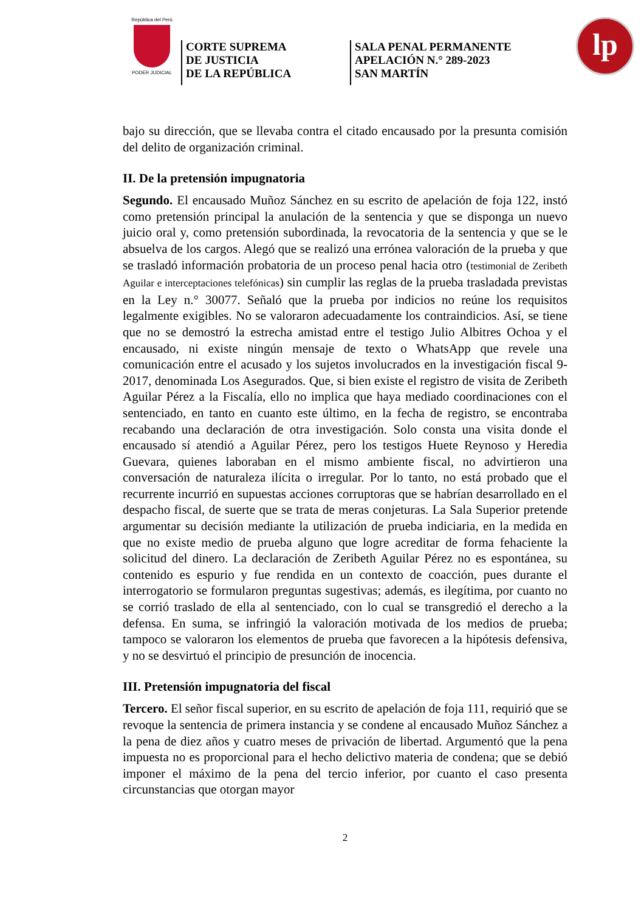República del Perú
PODER JUDICIAL
CORTE SUPREMA
DE JUSTICIA
DE LA REPÚBLICA
SALA PENAL PERMANENTE
APELACIÓN N.° 289-2023
SAN MARTÍN
lp
bajo su dirección, que se llevaba contra el citado encausado por la presunta comisión del delito de organización criminal.
II. De la pretensión impugnatoria
Segundo. El encausado Muñoz Sánchez en su escrito de apelación de foja 122, instó como pretensión principal la anulación de la sentencia y que se disponga un nuevo juicio oral y, como pretensión subordinada, la revocatoria de la sentencia y que se le absuelva de los cargos. Alegó que se realizó una errónea valoración de la prueba y que se trasladó información probatoria de un proceso penal hacia otro (testimonial de Zeribeth Aguilar e interceptaciones telefónicas) sin cumplir las reglas de la prueba trasladada previstas en la Ley n.° 30077. Señaló que la prueba por indicios no reúne los requisitos legalmente exigibles. No se valoraron adecuadamente los contraindicios. Así, se tiene que no se demostró la estrecha amistad entre el testigo Julio Albitres Ochoa y el encausado, ni existe ningún mensaje de texto o WhatsApp que revele una comunicación entre el acusado y los sujetos involucrados en la investigación fiscal 9-2017, denominada Los Asegurados. Que, si bien existe el registro de visita de Zeribeth Aguilar Pérez a la Fiscalía, ello no implica que haya mediado coordinaciones con el sentenciado, en tanto en cuanto este último, en la fecha de registro, se encontraba recabando una declaración de otra investigación. Solo consta una visita donde el encausado sí atendió a Aguilar Pérez, pero los testigos Huete Reynoso y Heredia Guevara, quienes laboraban en el mismo ambiente fiscal, no advirtieron una conversación de naturaleza ilícita o irregular. Por lo tanto, no está probado que el recurrente incurrió en supuestas acciones corruptoras que se habrían desarrollado en el despacho fiscal, de suerte que se trata de meras conjeturas. La Sala Superior pretende argumentar su decisión mediante la utilización de prueba indiciaria, en la medida en que no existe medio de prueba alguno que logre acreditar de forma fehaciente la solicitud del dinero. La declaración de Zeribeth Aguilar Pérez no es espontánea, su contenido es espurio y fue rendida en un contexto de coacción, pues durante el interrogatorio se formularon preguntas sugestivas; además, es ilegítima, por cuanto no se corrió traslado de ella al sentenciado, con lo cual se transgredió el derecho a la defensa. En suma, se infringió la valoración motivada de los medios de prueba; tampoco se valoraron los elementos de prueba que favorecen a la hipótesis defensiva, y no se desvirtuó el principio de presunción de inocencia.
III. Pretensión impugnatoria del fiscal
Tercero. El señor fiscal superior, en su escrito de apelación de foja 111, requirió que se revoque la sentencia de primera instancia y se condene al encausado Muñoz Sánchez a la pena de diez años y cuatro meses de privación de libertad. Argumentó que la pena impuesta no es proporcional para el hecho delictivo materia de condena; que se debió imponer el máximo de la pena del tercio inferior, por cuanto el caso presenta circunstancias que otorgan mayor
2